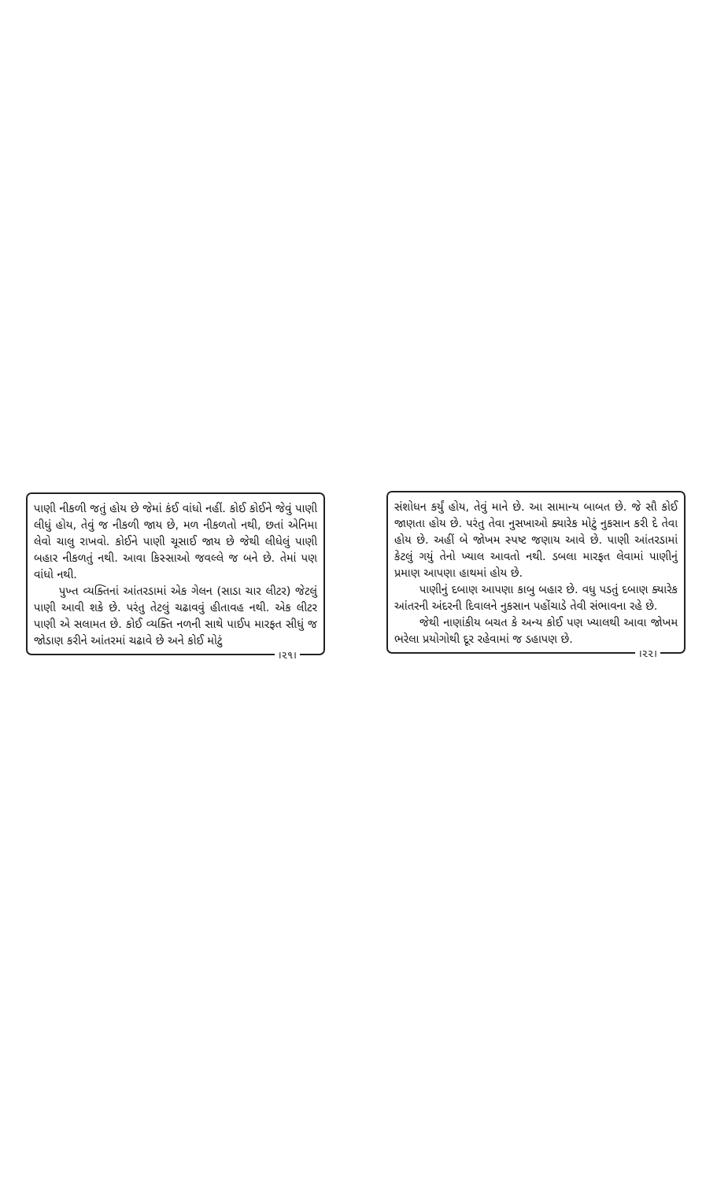પાણી નીકળી જતું હોય છે જેમાં કંઈ વાંધો નહીં. કોઈ કોઈને જેવું પાણી લીધું હોય, તેવું જ નીકળી જાય છે, મળ નીકળતો નથી, છતાં એનિમા લેવો ચાલુ રાખવો. કોઈને પાણી ચૂસાઈ જાય છે જેથી લીધેલું પાણી બહાર નીકળતું નથી. આવા કિસ્સાઓ જવલ્લે જ બને છે. તેમાં પણ વાંધો નથી.
પુખ્ત વ્યક્તિનાં આંતરડામાં એક ગેલન (સાડા ચાર લીટર) જેટલું પાણી આવી શકે છે. પરંતુ તેટલું ચઢાવવું હીતાવહ નથી. એક લીટર પાણી એ સલામત છે. કોઈ વ્યક્તિ નળની સાથે પાઈપ મારફત સીધું જ જોડાણ કરીને આંતરમાં ચઢાવે છે અને કોઈ મોટું
।૨૧।
સંશોધન કર્યું હોય, તેવું માને છે. આ સામાન્ય બાબત છે. જે સૌ કોઈ જાણતા હોય છે. પરંતુ તેવા નુસખાઓ ક્યારેક મોટું નુકસાન કરી દે તેવા હોય છે. અહીં બે જોખમ સ્પષ્ટ જણાય આવે છે. પાણી આંતરડામાં કેટલું ગયું તેનો ખ્યાલ આવતો નથી. ડબલા મારફત લેવામાં પાણીનું પ્રમાણ આપણા હાથમાં હોય છે.
પાણીનું દબાણ આપણા કાબુ બહાર છે. વધુ પડતું દબાણ ક્યારેક આંતરની અંદરની દિવાલને નુકસાન પહોંચાડે તેવી સંભાવના રહે છે.
જેથી નાણાંકીય બચત કે અન્ય કોઈ પણ ખ્યાલથી આવા જોખમ ભરેલા પ્રયોગોથી દૂર રહેવામાં જ ડહાપણ છે.
।૨૨।